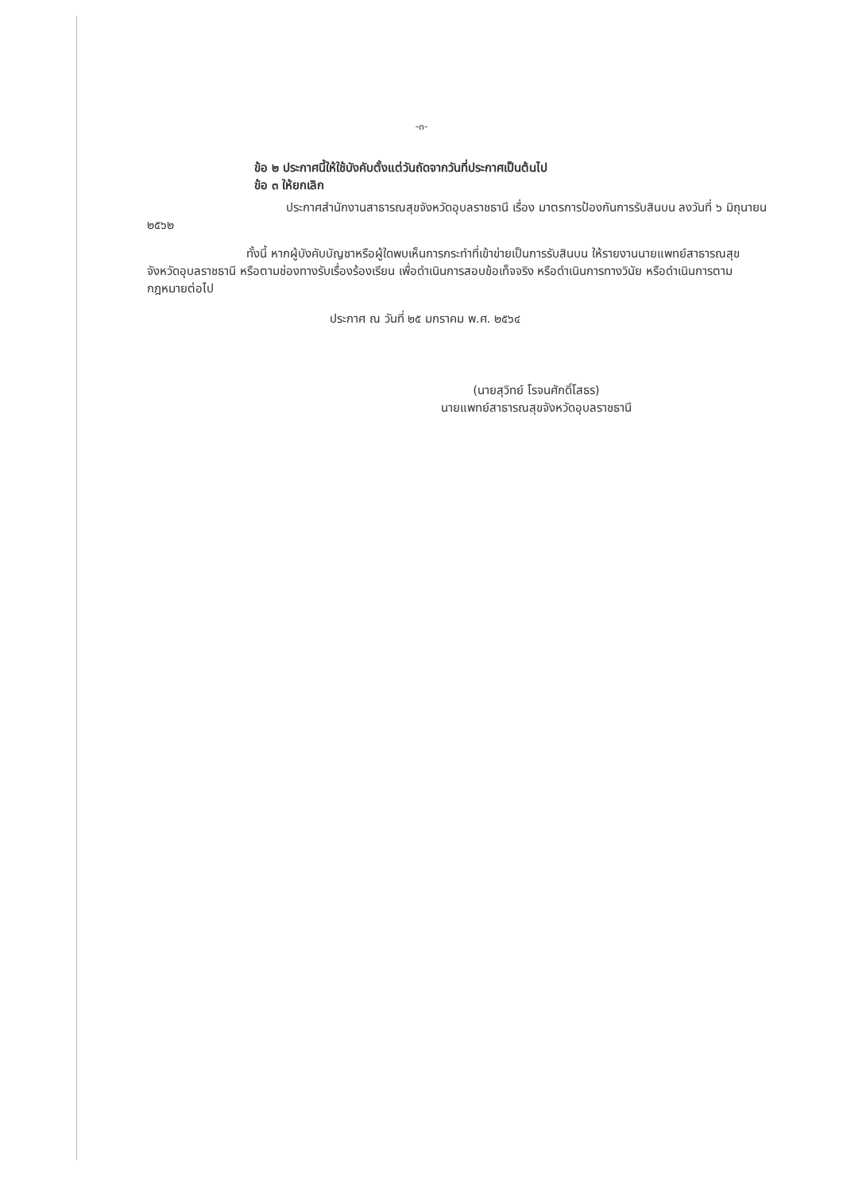-๓-
ข้อ ๒ ประกาศนี้ให้ใช้บังคับตั้งแต่วันถัดจากวันที่ประกาศเป็นต้นไป
ข้อ ๓ ให้ยกเลิก
ประกาศสำนักงานสาธารณสุขจังหวัดอุบลราชธานี เรื่อง มาตรการป้องกันการรับสินบน ลงวันที่ ๖ มิถุนายน ๒๕๖๒
ทั้งนี้ หากผู้บังคับบัญชาหรือผู้ใดพบเห็นการกระทำที่เข้าข่ายเป็นการรับสินบน ให้รายงานนายแพทย์สาธารณสุขจังหวัดอุบลราชธานี หรือตามช่องทางรับเรื่องร้องเรียน เพื่อดำเนินการสอบข้อเท็จจริง หรือดำเนินการทางวินัย หรือดำเนินการตามกฎหมายต่อไป
ประกาศ ณ วันที่ ๒๕ มกราคม พ.ศ. ๒๕๖๔
(นายสุวิทย์ โรจนศักดิ์โสธร)
นายแพทย์สาธารณสุขจังหวัดอุบลราชธานี